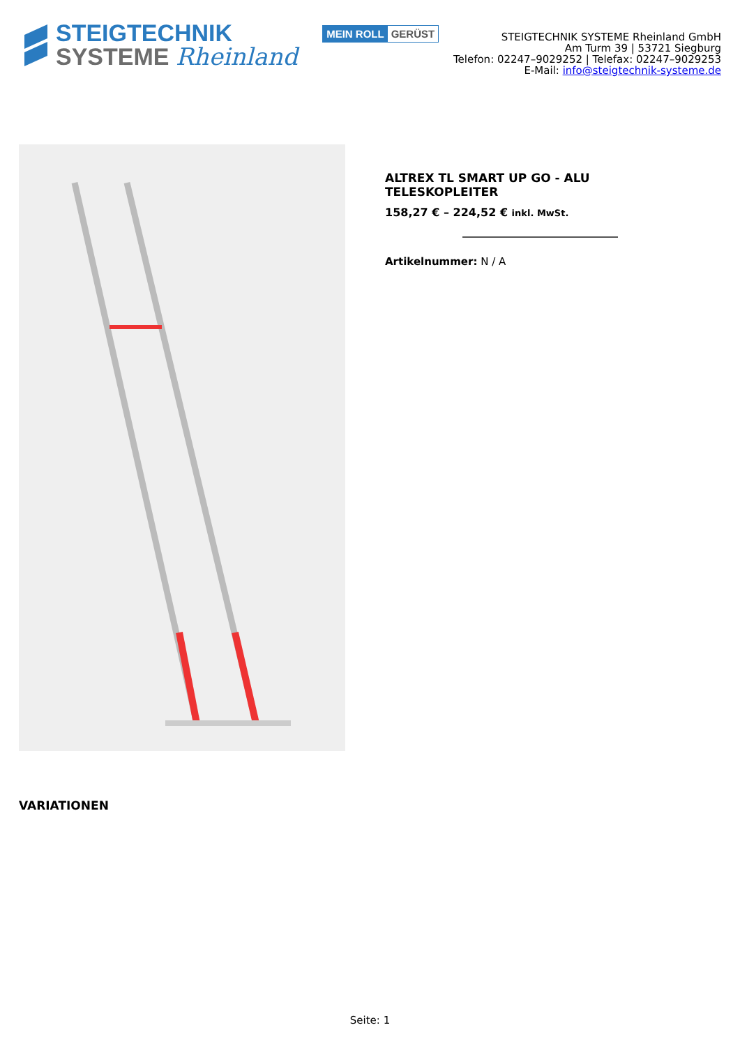STEIGTECHNIK
SYSTEME Rheinland
MEIN ROLL GERÜST
STEIGTECHNIK SYSTEME Rheinland GmbH
Am Turm 39 | 53721 Siegburg
Telefon: 02247–9029252 | Telefax: 02247–9029253
E-Mail: info@steigtechnik-systeme.de
ALTREX TL SMART UP GO - ALU
TELESKOPLEITER
158,27 € – 224,52 € inkl. MwSt.
Artikelnummer: N / A
VARIATIONEN
Seite: 1